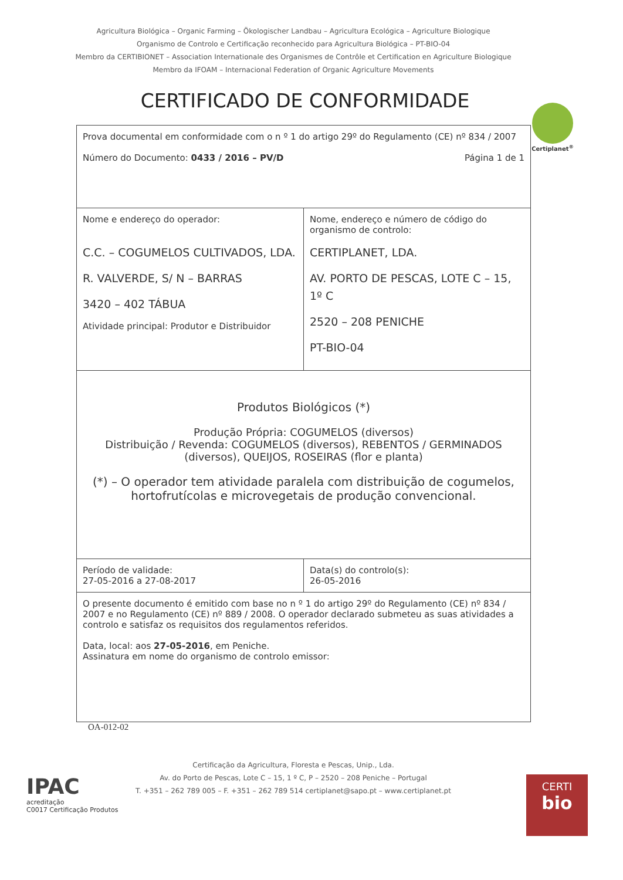Agricultura Biológica – Organic Farming – Ökologischer Landbau – Agricultura Ecológica – Agriculture Biologique
Organismo de Controlo e Certificação reconhecido para Agricultura Biológica – PT-BIO-04
Membro da CERTIBIONET – Association Internationale des Organismes de Contrôle et Certification en Agriculture Biologique
Membro da IFOAM – Internacional Federation of Organic Agriculture Movements
CERTIFICADO DE CONFORMIDADE
Certiplanet<sup>®</sup>
| Prova documental em conformidade com o n º 1 do artigo 29º do Regulamento (CE) nº 834 / 2007 Página 1 de 1 Número do Documento: 0433 / 2016 – PV/D | |
| Nome e endereço do operador: C.C. – COGUMELOS CULTIVADOS, LDA. R. VALVERDE, S/ N – BARRAS 3420 – 402 TÁBUA Atividade principal: Produtor e Distribuidor | Nome, endereço e número de código do organismo de controlo: CERTIPLANET, LDA. AV. PORTO DE PESCAS, LOTE C – 15, 1º C 2520 – 208 PENICHE PT-BIO-04 |
| Produtos Biológicos (*) Produção Própria: COGUMELOS (diversos) Distribuição / Revenda: COGUMELOS (diversos), REBENTOS / GERMINADOS (diversos), QUEIJOS, ROSEIRAS (flor e planta) (*) – O operador tem atividade paralela com distribuição de cogumelos, hortofrutícolas e microvegetais de produção convencional. | |
| Período de validade: 27-05-2016 a 27-08-2017 | Data(s) do controlo(s): 26-05-2016 |
| O presente documento é emitido com base no n º 1 do artigo 29º do Regulamento (CE) nº 834 / 2007 e no Regulamento (CE) nº 889 / 2008. O operador declarado submeteu as suas atividades a controlo e satisfaz os requisitos dos regulamentos referidos. Data, local: aos 27-05-2016 , em Peniche. Assinatura em nome do organismo de controlo emissor: | |
OA-012-02
IPAC
acreditação
C0017 Certificação Produtos
CERTI
bio
Certificação da Agricultura, Floresta e Pescas, Unip., Lda.
Av. do Porto de Pescas, Lote C – 15, 1 º C, P – 2520 – 208 Peniche – Portugal
T. +351 – 262 789 005 – F. +351 – 262 789 514 certiplanet@sapo.pt – www.certiplanet.pt